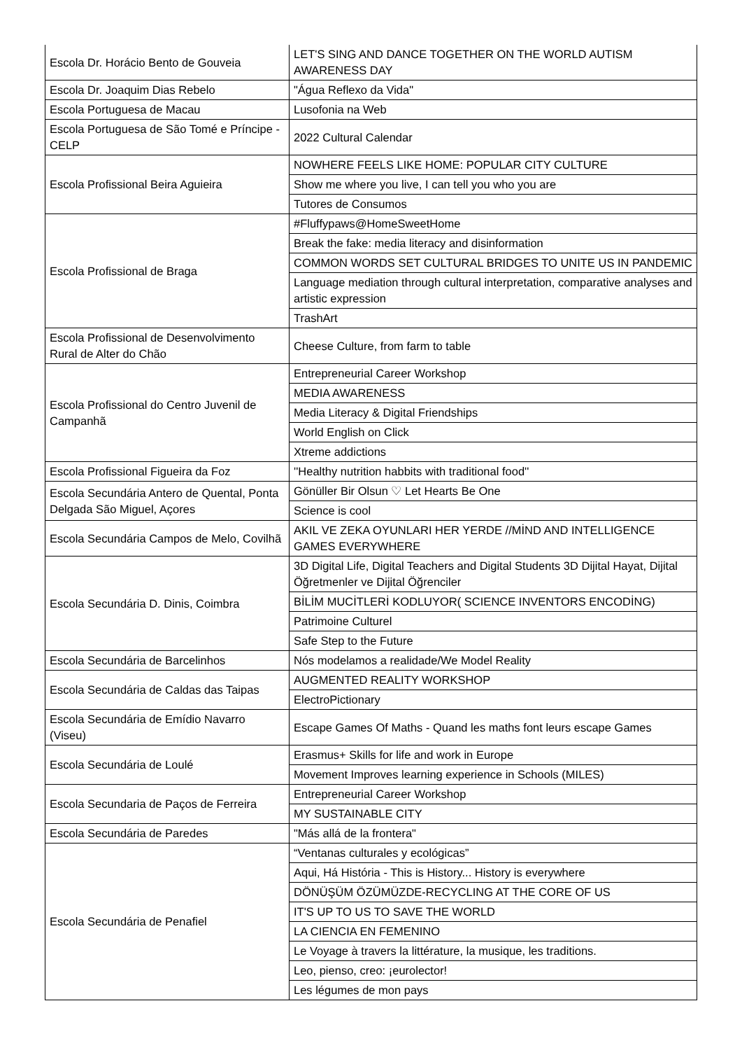| Escola Dr. Horácio Bento de Gouveia | LET'S SING AND DANCE TOGETHER ON THE WORLD AUTISM AWARENESS DAY |
| Escola Dr. Joaquim Dias Rebelo | "Água Reflexo da Vida" |
| Escola Portuguesa de Macau | Lusofonia na Web |
| Escola Portuguesa de São Tomé e Príncipe - CELP | 2022 Cultural Calendar |
| Escola Profissional Beira Aguieira | NOWHERE FEELS LIKE HOME: POPULAR CITY CULTURE |
| | Show me where you live, I can tell you who you are |
| | Tutores de Consumos |
| Escola Profissional de Braga | #Fluffypaws@HomeSweetHome |
| | Break the fake: media literacy and disinformation |
| | COMMON WORDS SET CULTURAL BRIDGES TO UNITE US IN PANDEMIC |
| | Language mediation through cultural interpretation, comparative analyses and artistic expression |
| | TrashArt |
| Escola Profissional de Desenvolvimento Rural de Alter do Chão | Cheese Culture, from farm to table |
| Escola Profissional do Centro Juvenil de Campanhã | Entrepreneurial Career Workshop |
| | MEDIA AWARENESS |
| | Media Literacy & Digital Friendships |
| | World English on Click |
| | Xtreme addictions |
| Escola Profissional Figueira da Foz | ''Healthy nutrition habbits with traditional food'' |
| Escola Secundária Antero de Quental, Ponta Delgada São Miguel, Açores | Gönüller Bir Olsun ♡ Let Hearts Be One |
| | Science is cool |
| Escola Secundária Campos de Melo, Covilhã | AKIL VE ZEKA OYUNLARI HER YERDE //MİND AND INTELLIGENCE GAMES EVERYWHERE |
| Escola Secundária D. Dinis, Coimbra | 3D Digital Life, Digital Teachers and Digital Students 3D Dijital Hayat, Dijital Öğretmenler ve Dijital Öğrenciler |
| | BİLİM MUCİTLERİ KODLUYOR( SCIENCE INVENTORS ENCODİNG) |
| | Patrimoine Culturel |
| | Safe Step to the Future |
| Escola Secundária de Barcelinhos | Nós modelamos a realidade/We Model Reality |
| Escola Secundária de Caldas das Taipas | AUGMENTED REALITY WORKSHOP |
| | ElectroPictionary |
| Escola Secundária de Emídio Navarro (Viseu) | Escape Games Of Maths - Quand les maths font leurs escape Games |
| Escola Secundária de Loulé | Erasmus+ Skills for life and work in Europe |
| | Movement Improves learning experience in Schools (MILES) |
| Escola Secundaria de Paços de Ferreira | Entrepreneurial Career Workshop |
| | MY SUSTAINABLE CITY |
| Escola Secundária de Paredes | "Más allá de la frontera" |
| Escola Secundária de Penafiel | “Ventanas culturales y ecológicas” |
| | Aqui, Há História - This is History... History is everywhere |
| | DÖNÜŞÜM ÖZÜMÜZDE-RECYCLING AT THE CORE OF US |
| | IT'S UP TO US TO SAVE THE WORLD |
| | LA CIENCIA EN FEMENINO |
| | Le Voyage à travers la littérature, la musique, les traditions. |
| | Leo, pienso, creo: ¡eurolector! |
| | Les légumes de mon pays |